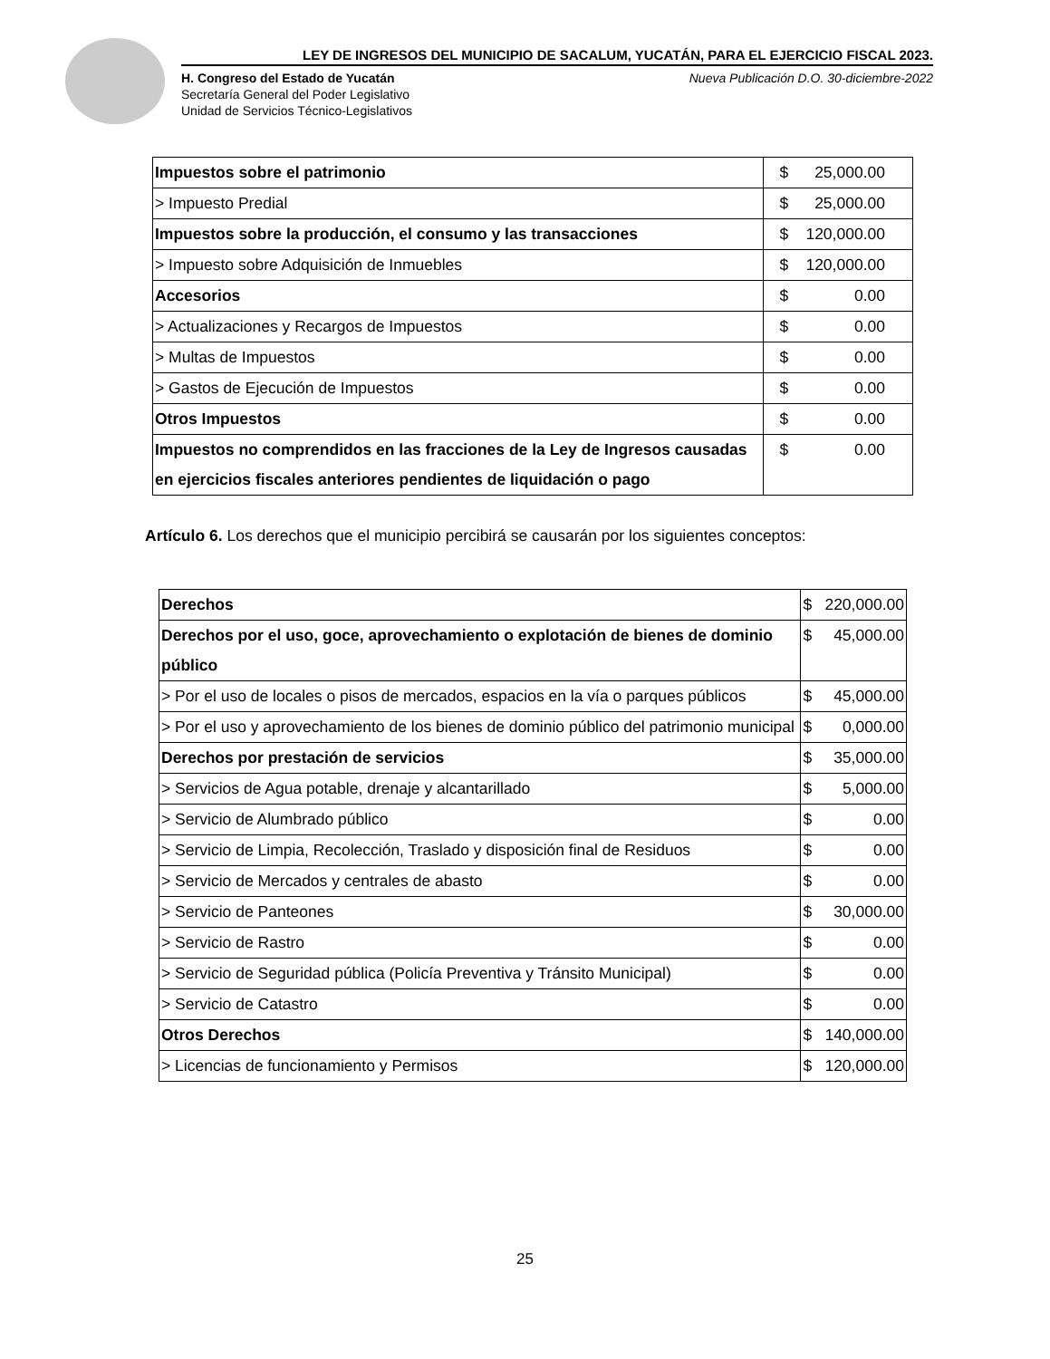LEY DE INGRESOS DEL MUNICIPIO DE SACALUM, YUCATÁN, PARA EL EJERCICIO FISCAL 2023.
H. Congreso del Estado de Yucatán
Secretaría General del Poder Legislativo
Unidad de Servicios Técnico-Legislativos
Nueva Publicación D.O. 30-diciembre-2022
| Impuestos sobre el patrimonio | $ | 25,000.00 |
| > Impuesto Predial | $ | 25,000.00 |
| Impuestos sobre la producción, el consumo y las transacciones | $ | 120,000.00 |
| > Impuesto sobre Adquisición de Inmuebles | $ | 120,000.00 |
| Accesorios | $ | 0.00 |
| > Actualizaciones y Recargos de Impuestos | $ | 0.00 |
| > Multas de Impuestos | $ | 0.00 |
| > Gastos de Ejecución de Impuestos | $ | 0.00 |
| Otros Impuestos | $ | 0.00 |
| Impuestos no comprendidos en las fracciones de la Ley de Ingresos causadas en ejercicios fiscales anteriores pendientes de liquidación o pago | $ | 0.00 |
Artículo 6. Los derechos que el municipio percibirá se causarán por los siguientes conceptos:
| Derechos | $ | 220,000.00 |
| Derechos por el uso, goce, aprovechamiento o explotación de bienes de dominio público | $ | 45,000.00 |
| > Por el uso de locales o pisos de mercados, espacios en la vía o parques públicos | $ | 45,000.00 |
| > Por el uso y aprovechamiento de los bienes de dominio público del patrimonio municipal | $ | 0,000.00 |
| Derechos por prestación de servicios | $ | 35,000.00 |
| > Servicios de Agua potable, drenaje y alcantarillado | $ | 5,000.00 |
| > Servicio de Alumbrado público | $ | 0.00 |
| > Servicio de Limpia, Recolección, Traslado y disposición final de Residuos | $ | 0.00 |
| > Servicio de Mercados y centrales de abasto | $ | 0.00 |
| > Servicio de Panteones | $ | 30,000.00 |
| > Servicio de Rastro | $ | 0.00 |
| > Servicio de Seguridad pública (Policía Preventiva y Tránsito Municipal) | $ | 0.00 |
| > Servicio de Catastro | $ | 0.00 |
| Otros Derechos | $ | 140,000.00 |
| > Licencias de funcionamiento y Permisos | $ | 120,000.00 |
25